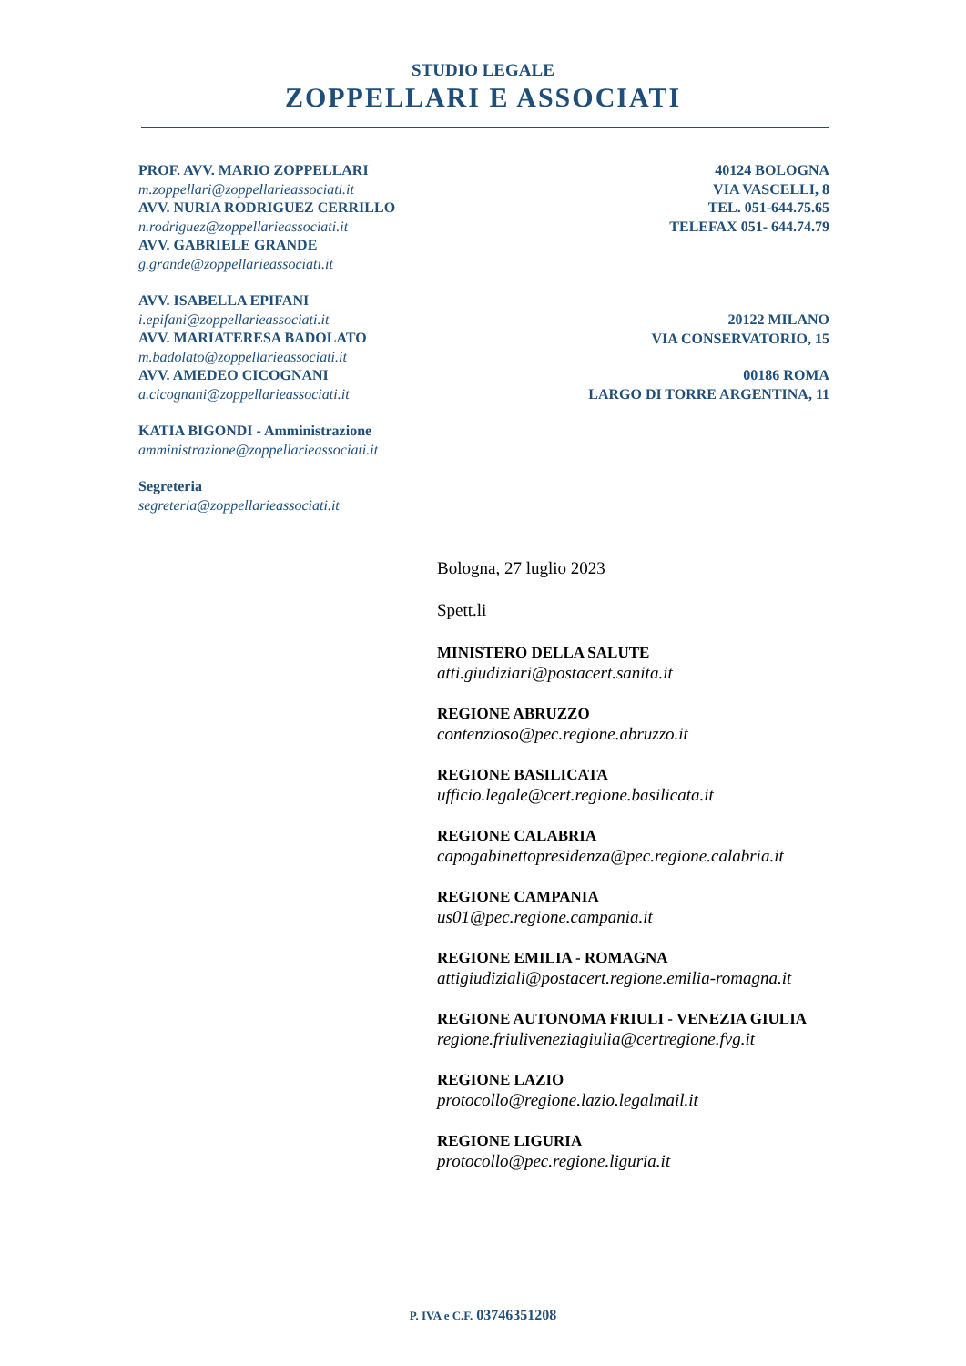STUDIO LEGALE
ZOPPELLARI E ASSOCIATI
PROF. AVV. MARIO ZOPPELLARI
m.zoppellari@zoppellarieassociati.it
AVV. NURIA RODRIGUEZ CERRILLO
n.rodriguez@zoppellarieassociati.it
AVV. GABRIELE GRANDE
g.grande@zoppellarieassociati.it
AVV. ISABELLA EPIFANI
i.epifani@zoppellarieassociati.it
AVV. MARIATERESA BADOLATO
m.badolato@zoppellarieassociati.it
AVV. AMEDEO CICOGNANI
a.cicognani@zoppellarieassociati.it
KATIA BIGONDI - Amministrazione
amministrazione@zoppellarieassociati.it
Segreteria
segreteria@zoppellarieassociati.it
40124 BOLOGNA
VIA VASCELLI, 8
TEL. 051-644.75.65
TELEFAX 051- 644.74.79
20122 MILANO
VIA CONSERVATORIO, 15
00186 ROMA
LARGO DI TORRE ARGENTINA, 11
Bologna, 27 luglio 2023
Spett.li
MINISTERO DELLA SALUTE
atti.giudiziari@postacert.sanita.it
REGIONE ABRUZZO
contenzioso@pec.regione.abruzzo.it
REGIONE BASILICATA
ufficio.legale@cert.regione.basilicata.it
REGIONE CALABRIA
capogabinettopresidenza@pec.regione.calabria.it
REGIONE CAMPANIA
us01@pec.regione.campania.it
REGIONE EMILIA - ROMAGNA
attigiudiziali@postacert.regione.emilia-romagna.it
REGIONE AUTONOMA FRIULI - VENEZIA GIULIA
regione.friuliveneziagiulia@certregione.fvg.it
REGIONE LAZIO
protocollo@regione.lazio.legalmail.it
REGIONE LIGURIA
protocollo@pec.regione.liguria.it
P. IVA e C.F. 03746351208